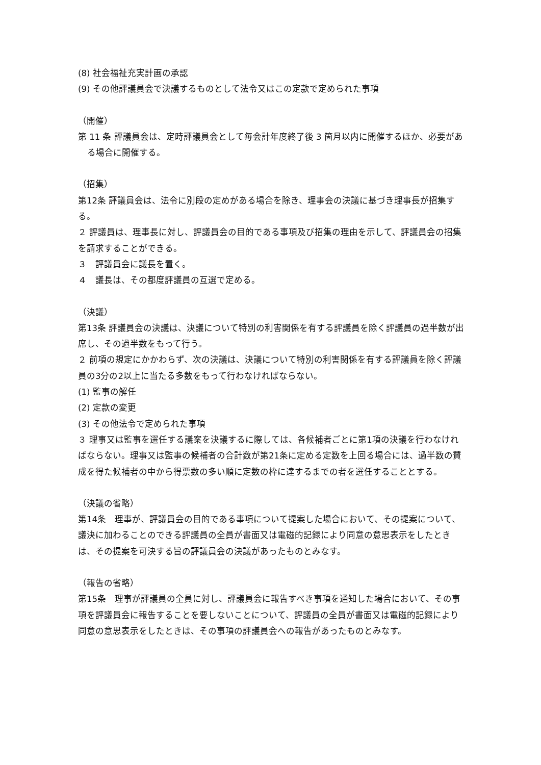(8) 社会福祉充実計画の承認
(9) その他評議員会で決議するものとして法令又はこの定款で定められた事項
（開催）
第 11 条 評議員会は、定時評議員会として毎会計年度終了後 3 箇月以内に開催するほか、必要がある場合に開催する。
（招集）
第12条 評議員会は、法令に別段の定めがある場合を除き、理事会の決議に基づき理事長が招集する。
２ 評議員は、理事長に対し、評議員会の目的である事項及び招集の理由を示して、評議員会の招集を請求することができる。
３　評議員会に議長を置く。
４　議長は、その都度評議員の互選で定める。
（決議）
第13条 評議員会の決議は、決議について特別の利害関係を有する評議員を除く評議員の過半数が出席し、その過半数をもって行う。
２ 前項の規定にかかわらず、次の決議は、決議について特別の利害関係を有する評議員を除く評議員の3分の2以上に当たる多数をもって行わなければならない。
(1) 監事の解任
(2) 定款の変更
(3) その他法令で定められた事項
３ 理事又は監事を選任する議案を決議するに際しては、各候補者ごとに第1項の決議を行わなければならない。理事又は監事の候補者の合計数が第21条に定める定数を上回る場合には、過半数の賛成を得た候補者の中から得票数の多い順に定数の枠に達するまでの者を選任することとする。
（決議の省略）
第14条　理事が、評議員会の目的である事項について提案した場合において、その提案について、議決に加わることのできる評議員の全員が書面又は電磁的記録により同意の意思表示をしたときは、その提案を可決する旨の評議員会の決議があったものとみなす。
（報告の省略）
第15条　理事が評議員の全員に対し、評議員会に報告すべき事項を通知した場合において、その事項を評議員会に報告することを要しないことについて、評議員の全員が書面又は電磁的記録により同意の意思表示をしたときは、その事項の評議員会への報告があったものとみなす。